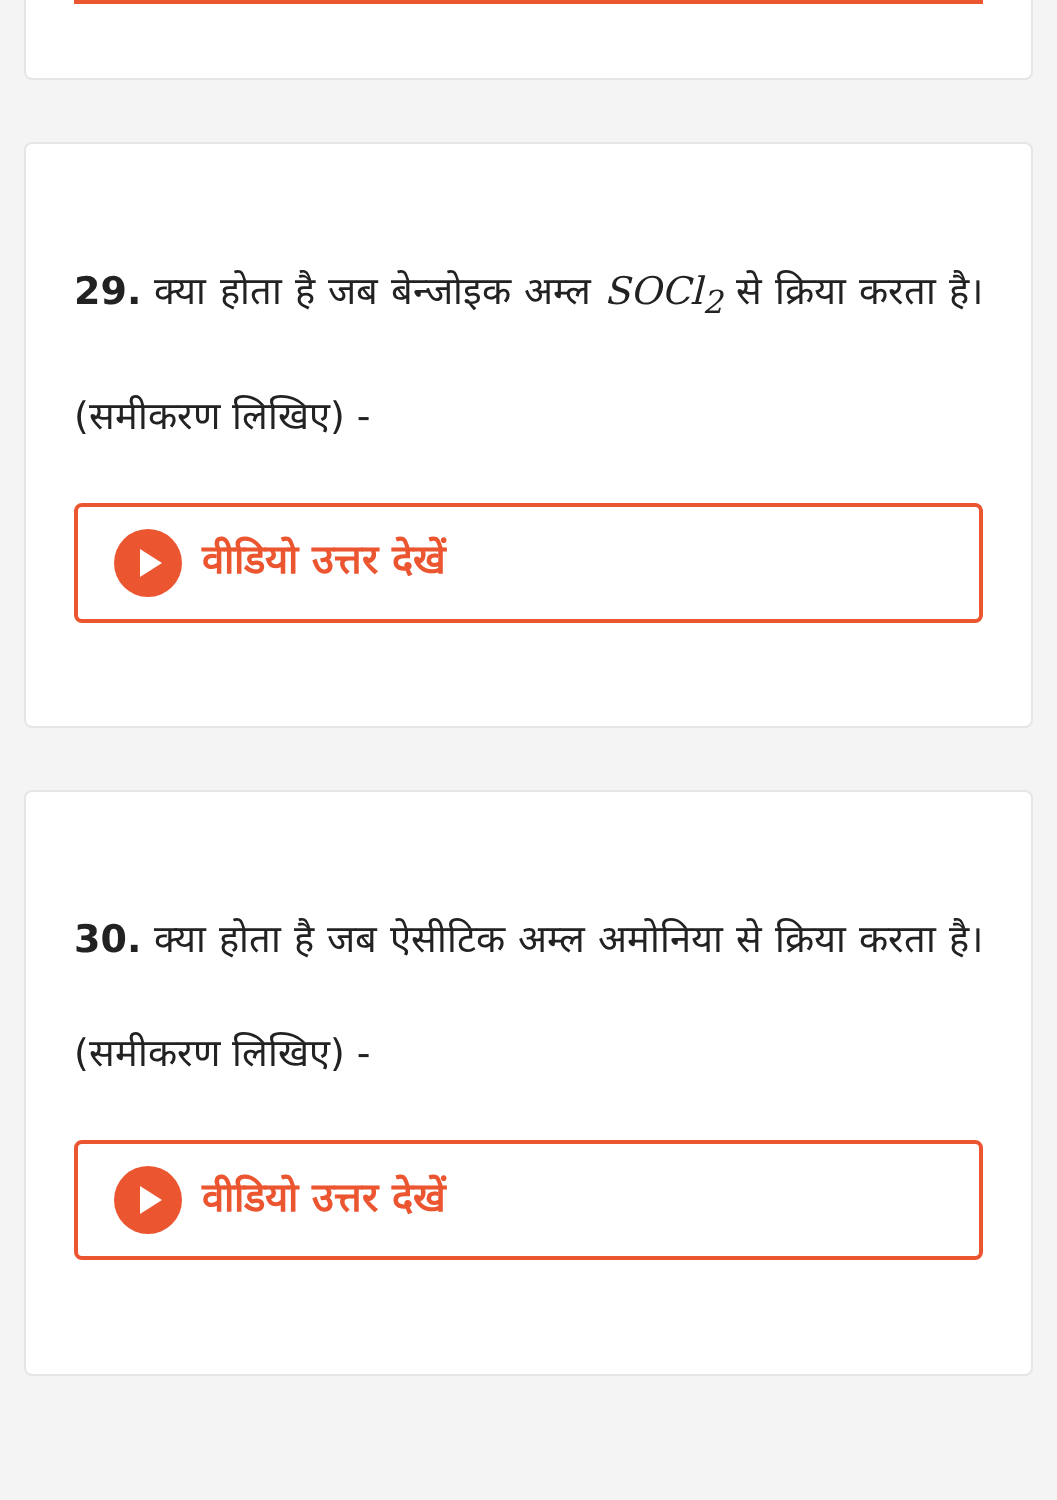29. क्या होता है जब बेन्जोइक अम्ल SOCl<sub>2</sub> से क्रिया करता है। (समीकरण लिखिए) -
वीडियो उत्तर देखें
30. क्या होता है जब ऐसीटिक अम्ल अमोनिया से क्रिया करता है। (समीकरण लिखिए) -
वीडियो उत्तर देखें